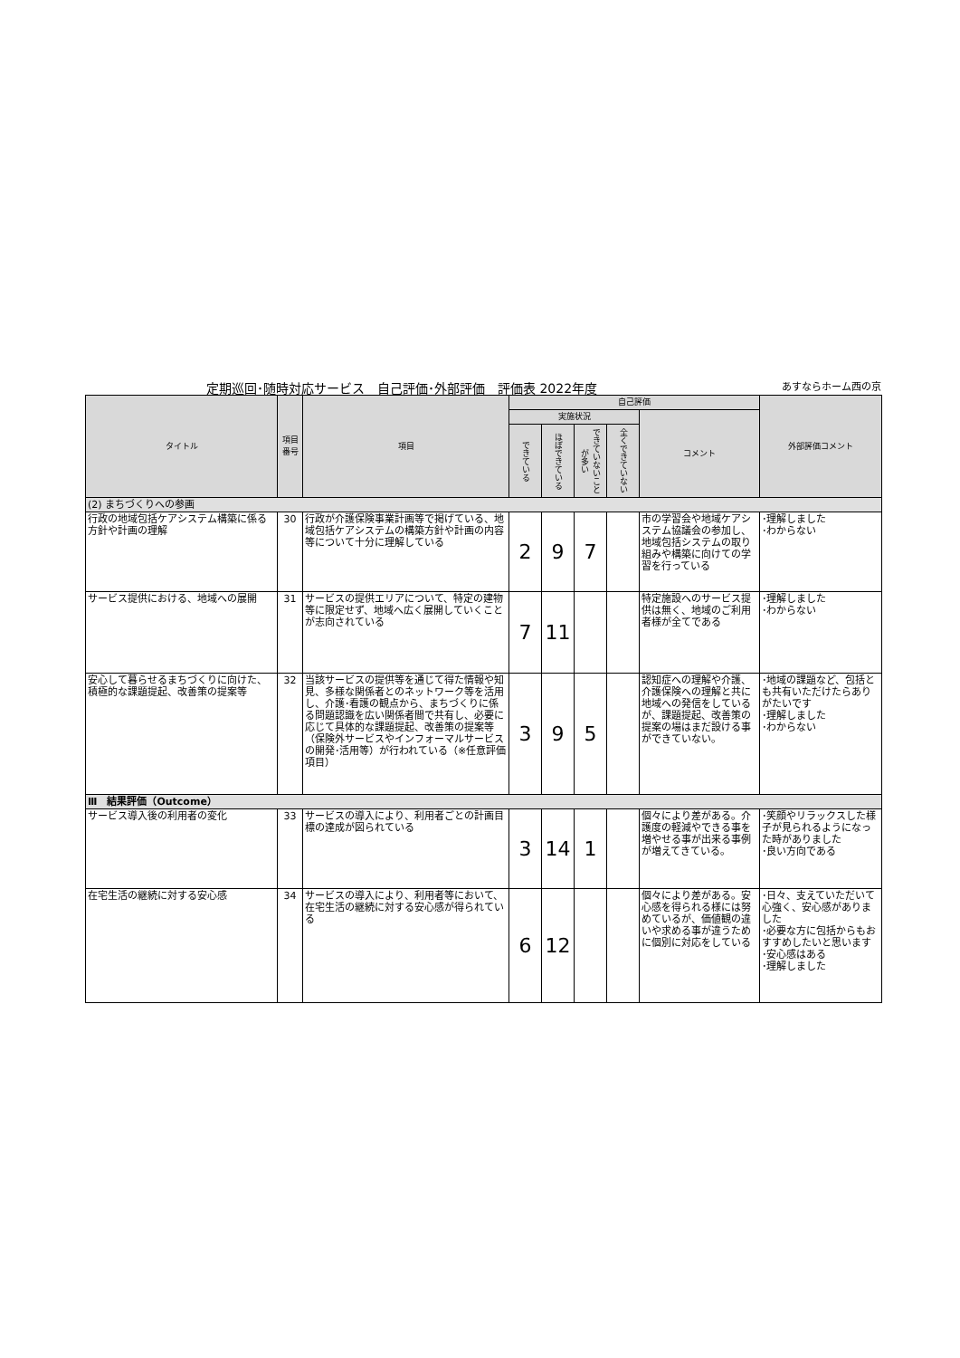定期巡回･随時対応サービス　自己評価･外部評価　評価表 2022年度 あすならホーム西の京
| タイトル | 項目 番号 | 項目 | 自己評価 | | | | | 外部評価コメント |
| --- | --- | --- | --- | --- | --- | --- | --- | --- |
| | | | 実施状況 | | | | コメント | |
| | | | できている | ほぼできている | できていないことが多い | 全くできていない | | |
| (2) まちづくりへの参画 | | | | | | | | |
| 行政の地域包括ケアシステム構築に係る方針や計画の理解 | 30 | 行政が介護保険事業計画等で掲げている、地域包括ケアシステムの構築方針や計画の内容等について十分に理解している | 2 | 9 | 7 | | 市の学習会や地域ケアシステム協議会の参加し、地域包括システムの取り組みや構築に向けての学習を行っている | ･理解しました ･わからない |
| サービス提供における、地域への展開 | 31 | サービスの提供エリアについて、特定の建物等に限定せず、地域へ広く展開していくことが志向されている | 7 | 11 | | | 特定施設へのサービス提供は無く、地域のご利用者様が全てである | ･理解しました ･わからない |
| 安心して暮らせるまちづくりに向けた、積極的な課題提起、改善策の提案等 | 32 | 当該サービスの提供等を通じて得た情報や知見、多様な関係者とのネットワーク等を活用し、介護･看護の観点から、まちづくりに係る問題認識を広い関係者間で共有し、必要に応じて具体的な課題提起、改善策の提案等（保険外サービスやインフォーマルサービスの開発･活用等）が行われている（※任意評価項目） | 3 | 9 | 5 | | 認知症への理解や介護、介護保険への理解と共に地域への発信をしているが、課題提起、改善策の提案の場はまだ設ける事ができていない。 | ･地域の課題など、包括とも共有いただけたらありがたいです ･理解しました ･わからない |
| Ⅲ 結果評価（Outcome） | | | | | | | | |
| サービス導入後の利用者の変化 | 33 | サービスの導入により、利用者ごとの計画目標の達成が図られている | 3 | 14 | 1 | | 個々により差がある。介護度の軽減やできる事を増やせる事が出来る事例が増えてきている。 | ･笑顔やリラックスした様子が見られるようになった時がありました ･良い方向である |
| 在宅生活の継続に対する安心感 | 34 | サービスの導入により、利用者等において、在宅生活の継続に対する安心感が得られている | 6 | 12 | | | 個々により差がある。安心感を得られる様には努めているが、価値観の違いや求める事が違うために個別に対応をしている | ･日々、支えていただいて心強く、安心感がありました ･必要な方に包括からもおすすめしたいと思います ･安心感はある ･理解しました |